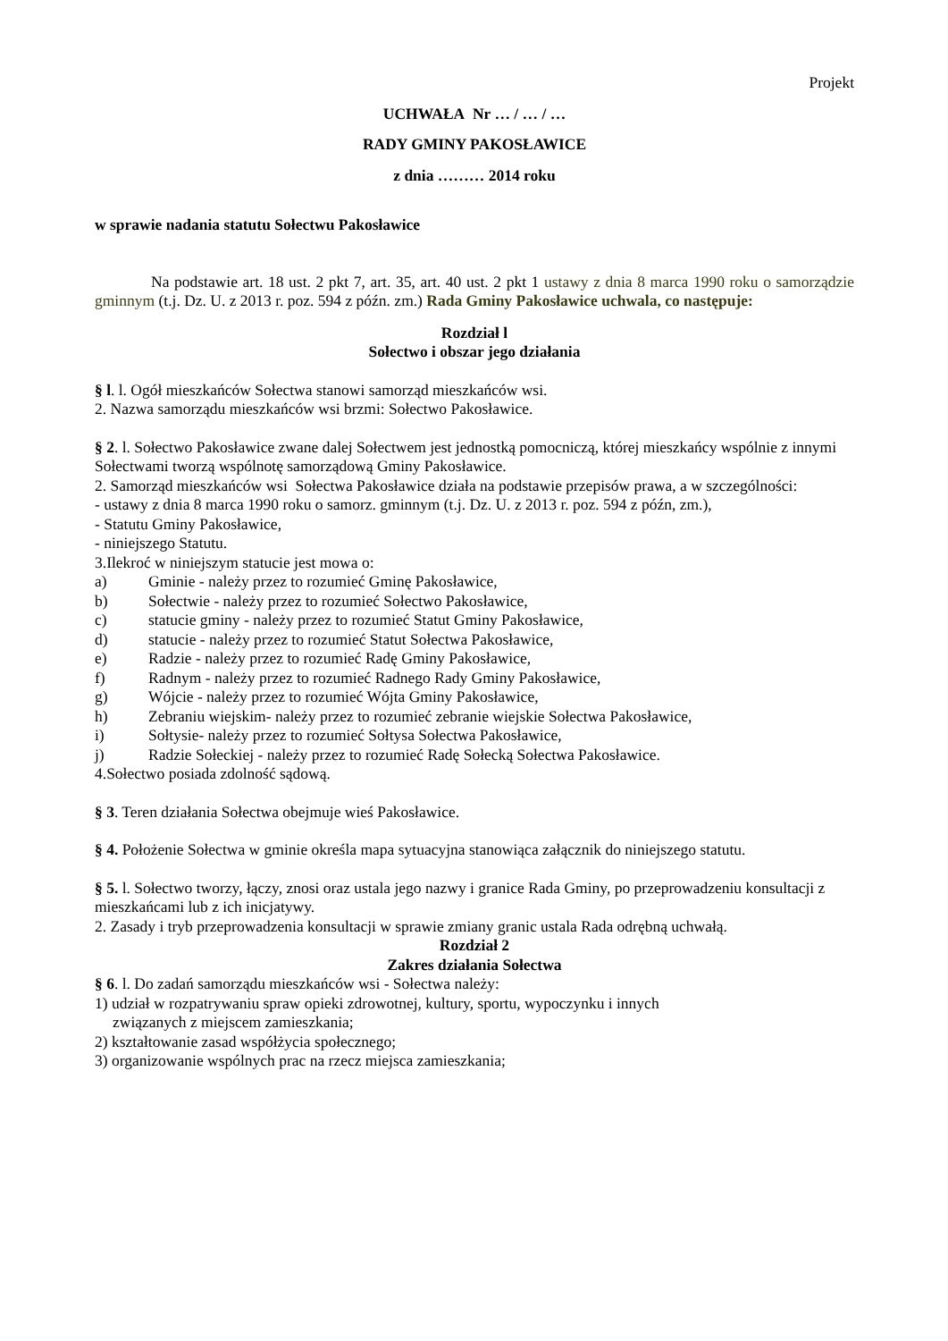Projekt
UCHWAŁA Nr … / … / …
RADY GMINY PAKOSŁAWICE
z dnia ……… 2014 roku
w sprawie nadania statutu Sołectwu Pakosławice
Na podstawie art. 18 ust. 2 pkt 7, art. 35, art. 40 ust. 2 pkt 1 ustawy z dnia 8 marca 1990 roku o samorządzie gminnym (t.j. Dz. U. z 2013 r. poz. 594 z późn. zm.) Rada Gminy Pakosławice uchwala, co następuje:
Rozdział l
Sołectwo i obszar jego działania
§ l. l. Ogół mieszkańców Sołectwa stanowi samorząd mieszkańców wsi.
2. Nazwa samorządu mieszkańców wsi brzmi: Sołectwo Pakosławice.
§ 2. l. Sołectwo Pakosławice zwane dalej Sołectwem jest jednostką pomocniczą, której mieszkańcy wspólnie z innymi Sołectwami tworzą wspólnotę samorządową Gminy Pakosławice.
2. Samorząd mieszkańców wsi Sołectwa Pakosławice działa na podstawie przepisów prawa, a w szczególności:
- ustawy z dnia 8 marca 1990 roku o samorz. gminnym (t.j. Dz. U. z 2013 r. poz. 594 z późn, zm.),
- Statutu Gminy Pakosławice,
- niniejszego Statutu.
3.Ilekroć w niniejszym statucie jest mowa o:
a) Gminie - należy przez to rozumieć Gminę Pakosławice,
b) Sołectwie - należy przez to rozumieć Sołectwo Pakosławice,
c) statucie gminy - należy przez to rozumieć Statut Gminy Pakosławice,
d) statucie - należy przez to rozumieć Statut Sołectwa Pakosławice,
e) Radzie - należy przez to rozumieć Radę Gminy Pakosławice,
f) Radnym - należy przez to rozumieć Radnego Rady Gminy Pakosławice,
g) Wójcie - należy przez to rozumieć Wójta Gminy Pakosławice,
h) Zebraniu wiejskim- należy przez to rozumieć zebranie wiejskie Sołectwa Pakosławice,
i) Sołtysie- należy przez to rozumieć Sołtysa Sołectwa Pakosławice,
j) Radzie Sołeckiej - należy przez to rozumieć Radę Sołecką Sołectwa Pakosławice.
4.Sołectwo posiada zdolność sądową.
§ 3. Teren działania Sołectwa obejmuje wieś Pakosławice.
§ 4. Położenie Sołectwa w gminie określa mapa sytuacyjna stanowiąca załącznik do niniejszego statutu.
§ 5. l. Sołectwo tworzy, łączy, znosi oraz ustala jego nazwy i granice Rada Gminy, po przeprowadzeniu konsultacji z mieszkańcami lub z ich inicjatywy.
2. Zasady i tryb przeprowadzenia konsultacji w sprawie zmiany granic ustala Rada odrębną uchwałą.
Rozdział 2
Zakres działania Sołectwa
§ 6. l. Do zadań samorządu mieszkańców wsi - Sołectwa należy:
1) udział w rozpatrywaniu spraw opieki zdrowotnej, kultury, sportu, wypoczynku i innych
związanych z miejscem zamieszkania;
2) kształtowanie zasad współżycia społecznego;
3) organizowanie wspólnych prac na rzecz miejsca zamieszkania;